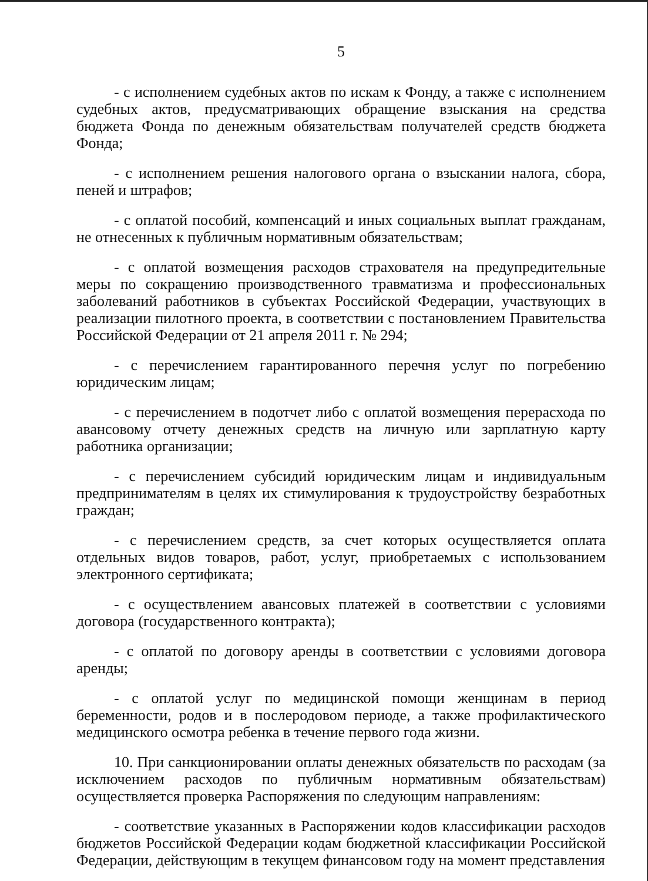5
- с исполнением судебных актов по искам к Фонду, а также с исполнением судебных актов, предусматривающих обращение взыскания на средства бюджета Фонда по денежным обязательствам получателей средств бюджета Фонда;
- с исполнением решения налогового органа о взыскании налога, сбора, пеней и штрафов;
- с оплатой пособий, компенсаций и иных социальных выплат гражданам, не отнесенных к публичным нормативным обязательствам;
- с оплатой возмещения расходов страхователя на предупредительные меры по сокращению производственного травматизма и профессиональных заболеваний работников в субъектах Российской Федерации, участвующих в реализации пилотного проекта, в соответствии с постановлением Правительства Российской Федерации от 21 апреля 2011 г. № 294;
- с перечислением гарантированного перечня услуг по погребению юридическим лицам;
- с перечислением в подотчет либо с оплатой возмещения перерасхода по авансовому отчету денежных средств на личную или зарплатную карту работника организации;
- с перечислением субсидий юридическим лицам и индивидуальным предпринимателям в целях их стимулирования к трудоустройству безработных граждан;
- с перечислением средств, за счет которых осуществляется оплата отдельных видов товаров, работ, услуг, приобретаемых с использованием электронного сертификата;
- с осуществлением авансовых платежей в соответствии с условиями договора (государственного контракта);
- с оплатой по договору аренды в соответствии с условиями договора аренды;
- с оплатой услуг по медицинской помощи женщинам в период беременности, родов и в послеродовом периоде, а также профилактического медицинского осмотра ребенка в течение первого года жизни.
10. При санкционировании оплаты денежных обязательств по расходам (за исключением расходов по публичным нормативным обязательствам) осуществляется проверка Распоряжения по следующим направлениям:
- соответствие указанных в Распоряжении кодов классификации расходов бюджетов Российской Федерации кодам бюджетной классификации Российской Федерации, действующим в текущем финансовом году на момент представления